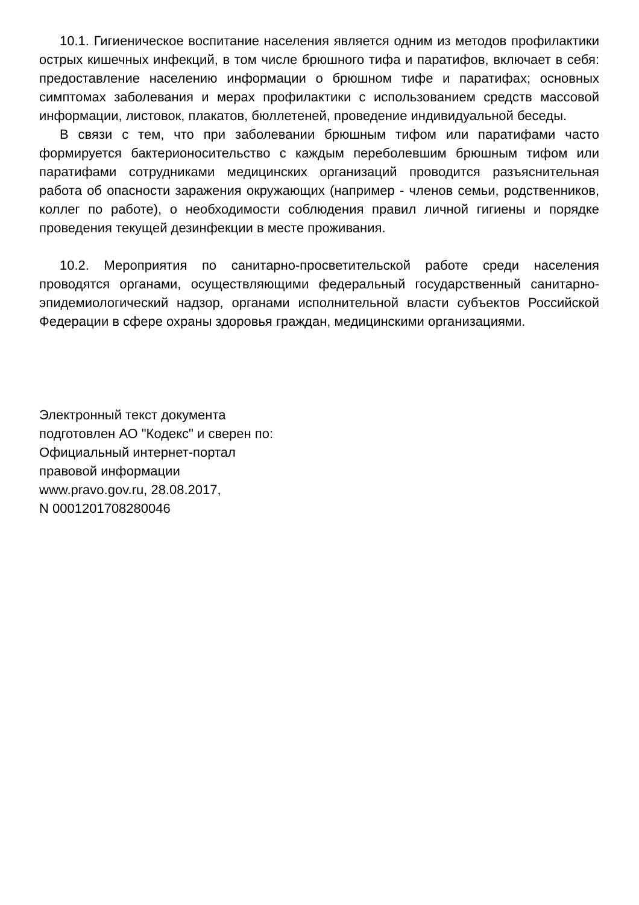10.1. Гигиеническое воспитание населения является одним из методов профилактики острых кишечных инфекций, в том числе брюшного тифа и паратифов, включает в себя: предоставление населению информации о брюшном тифе и паратифах; основных симптомах заболевания и мерах профилактики с использованием средств массовой информации, листовок, плакатов, бюллетеней, проведение индивидуальной беседы.
В связи с тем, что при заболевании брюшным тифом или паратифами часто формируется бактерионосительство с каждым переболевшим брюшным тифом или паратифами сотрудниками медицинских организаций проводится разъяснительная работа об опасности заражения окружающих (например - членов семьи, родственников, коллег по работе), о необходимости соблюдения правил личной гигиены и порядке проведения текущей дезинфекции в месте проживания.
10.2. Мероприятия по санитарно-просветительской работе среди населения проводятся органами, осуществляющими федеральный государственный санитарно-эпидемиологический надзор, органами исполнительной власти субъектов Российской Федерации в сфере охраны здоровья граждан, медицинскими организациями.
Электронный текст документа
подготовлен АО "Кодекс" и сверен по:
Официальный интернет-портал
правовой информации
www.pravo.gov.ru, 28.08.2017,
N 0001201708280046